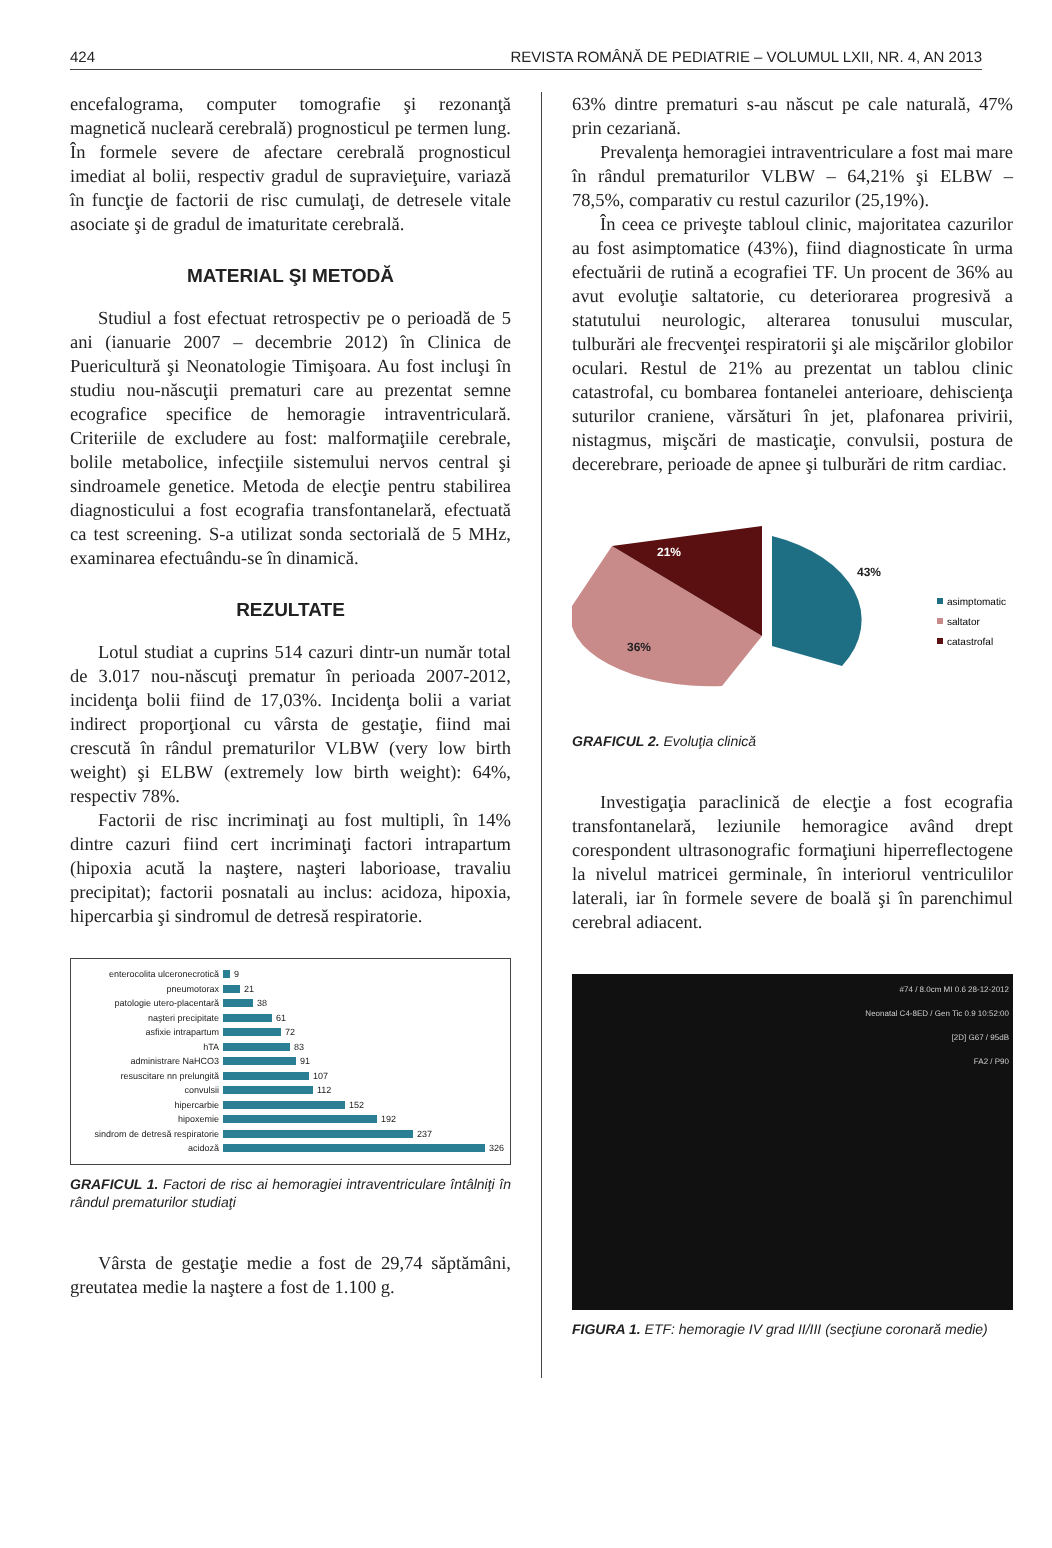424 REVISTA ROMÂNĂ DE PEDIATRIE – VOLUMUL LXII, NR. 4, AN 2013
encefalograma, computer tomografie şi rezonanţă magnetică nucleară cerebrală) prognosticul pe termen lung. În formele severe de afectare cerebrală prognosticul imediat al bolii, respectiv gradul de supravieţuire, variază în funcţie de factorii de risc cumulaţi, de detresele vitale asociate şi de gradul de imaturitate cerebrală.
MATERIAL ŞI METODĂ
Studiul a fost efectuat retrospectiv pe o perioadă de 5 ani (ianuarie 2007 – decembrie 2012) în Clinica de Puericultură şi Neonatologie Timişoara. Au fost incluşi în studiu nou-născuţii prematuri care au prezentat semne ecografice specifice de hemoragie intraventriculară. Criteriile de excludere au fost: malformaţiile cerebrale, bolile metabolice, infecţiile sistemului nervos central şi sindroamele genetice. Metoda de elecţie pentru stabilirea diagnosticului a fost ecografia transfontanelară, efectuată ca test screening. S-a utilizat sonda sectorială de 5 MHz, examinarea efectuându-se în dinamică.
REZULTATE
Lotul studiat a cuprins 514 cazuri dintr-un număr total de 3.017 nou-născuţi prematur în perioada 2007-2012, incidenţa bolii fiind de 17,03%. Incidenţa bolii a variat indirect proporţional cu vârsta de gestaţie, fiind mai crescută în rândul prematurilor VLBW (very low birth weight) şi ELBW (extremely low birth weight): 64%, respectiv 78%.
Factorii de risc incriminaţi au fost multipli, în 14% dintre cazuri fiind cert incriminaţi factori intrapartum (hipoxia acută la naştere, naşteri laborioase, travaliu precipitat); factorii posnatali au inclus: acidoza, hipoxia, hipercarbia şi sindromul de detresă respiratorie.
enterocolita ulceronecrotică 9
pneumotorax 21
patologie utero-placentară 38
naşteri precipitate 61
asfixie intrapartum 72
hTA 83
administrare NaHCO3 91
resuscitare nn prelungită 107
convulsii 112
hipercarbie 152
hipoxemie 192
sindrom de detresă respiratorie 237
acidoză 326
GRAFICUL 1. Factori de risc ai hemoragiei intraventriculare întâlniţi în rândul prematurilor studiaţi
Vârsta de gestaţie medie a fost de 29,74 săptămâni, greutatea medie la naştere a fost de 1.100 g.
63% dintre prematuri s-au născut pe cale naturală, 47% prin cezariană.
Prevalenţa hemoragiei intraventriculare a fost mai mare în rândul prematurilor VLBW – 64,21% şi ELBW – 78,5%, comparativ cu restul cazurilor (25,19%).
În ceea ce priveşte tabloul clinic, majoritatea cazurilor au fost asimptomatice (43%), fiind diagnosticate în urma efectuării de rutină a ecografiei TF. Un procent de 36% au avut evoluţie saltatorie, cu deteriorarea progresivă a statutului neurologic, alterarea tonusului muscular, tulburări ale frecvenţei respiratorii şi ale mişcărilor globilor oculari. Restul de 21% au prezentat un tablou clinic catastrofal, cu bombarea fontanelei anterioare, dehiscienţa suturilor craniene, vărsături în jet, plafonarea privirii, nistagmus, mişcări de masticaţie, convulsii, postura de decerebrare, perioade de apnee şi tulburări de ritm cardiac.
21%
43%
36%
asimptomatic
saltator
catastrofal
GRAFICUL 2. Evoluţia clinică
Investigaţia paraclinică de elecţie a fost ecografia transfontanelară, leziunile hemoragice având drept corespondent ultrasonografic formaţiuni hiperreflectogene la nivelul matricei germinale, în interiorul ventriculilor laterali, iar în formele severe de boală şi în parenchimul cerebral adiacent.
#74 / 8.0cm MI 0.6 28-12-2012
Neonatal C4-8ED / Gen Tic 0.9 10:52:00
[2D] G67 / 95dB
FA2 / P90
FIGURA 1. ETF: hemoragie IV grad II/III (secţiune coronară medie)